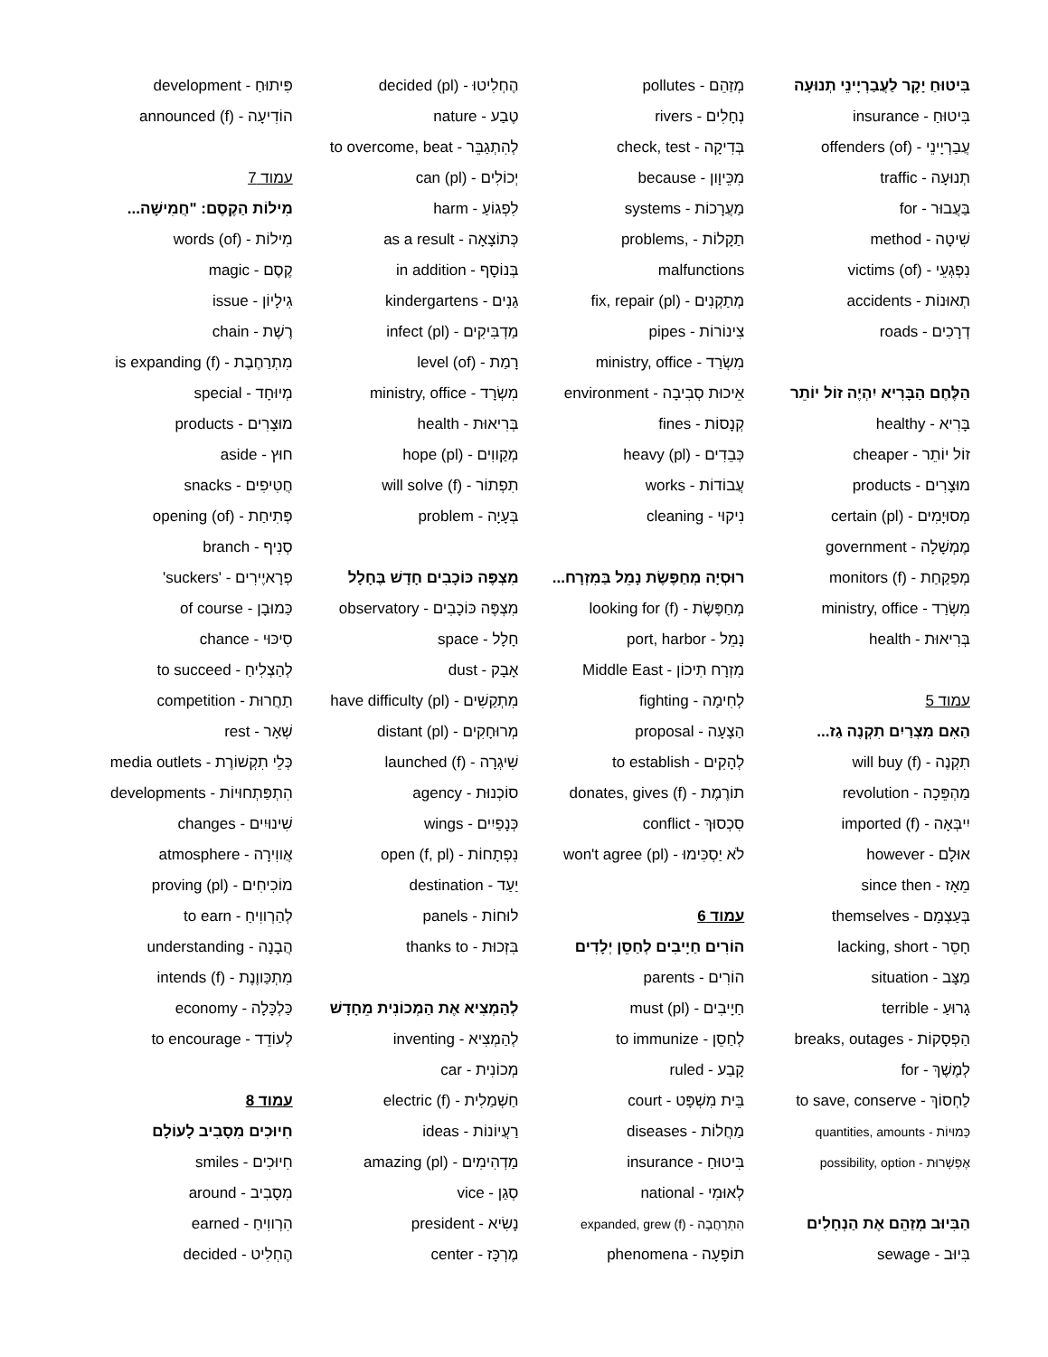בִּיטוּחַ יָקָר לַעֲבַרְיָינֵי תְנוּעָה
בִּיטוּחַ - insurance
עֲבַרְיָינֵי - (of) offenders
תְנוּעָה - traffic
בַּעֲבוּר - for
שִׁיטָה - method
נִפְגְעֵי - (of) victims
תְאוּנוֹת - accidents
דְרָכִים - roads
הַלֶּחֶם הַבָּרִיא יִהְיֶה זוֹל יוֹתֵר
בָּרִיא - healthy
זוֹל יוֹתֵר - cheaper
מוּצָרִים - products
מְסוּיָמִים - (pl) certain
מֶמְשָׁלָה - government
מְפַקַחַת - (f) monitors
מִשְׂרַד - ministry, office
בְּרִיאוּת - health
עמוד 5
הַאִם מִצְרַיִם תִקְנֶה גַז...
תִקְנֶה - (f) will buy
מַהְפֵּכָה - revolution
יִיבְּאָה - (f) imported
אוּלָם - however
מֵאָז - since then
בְּעַצְמָם - themselves
חָסֵר - lacking, short
מַצָּב - situation
גָרוּעַ - terrible
הַפְסָקוֹת - breaks, outages
לְמֶשֶׁךְ - for
לַחְסוֹךְ - to save, conserve
כַּמוּיוֹת - quantities, amounts
אֶפְשָׁרוּת - possibility, option
הַבִּיוּב מְזַהֵם אֶת הַנְחָלִים
בִּיוּב - sewage
מְזַהֵם - pollutes
נְחָלִים - rivers
בְּדִיקָה - check, test
מִכֵּיוָון - because
מַעֲרָכוֹת - systems
תַקָלוֹת - ,problems
malfunctions
מְתַקְנִים - (pl) fix, repair
צִינוֹרוֹת - pipes
מִשְׂרַד - ministry, office
אֵיכוּת סְבִיבָה - environment
קְנָסוֹת - fines
כְּבֵדִים - (pl) heavy
עֲבוֹדוֹת - works
נִיקוּי - cleaning
רוּסְיָה מְחַפֶּשֶׂת נָמֵל בַּמִזְרָח...
מְחַפֶּשֶׂת - (f) looking for
נָמֵל - port, harbor
מִזְרָח תִיכוֹן - Middle East
לְחִימָה - fighting
הַצָעָה - proposal
לְהָקִים - to establish
תוֹרֶמֶת - (f) donates, gives
סִכְסוּךְ - conflict
לֹא יַסְכִּימוּ - (pl) won't agree
עמוד 6
הוֹרִים חַיָיבִים לְחַסֵן יְלָדִים
הוֹרִים - parents
חַיָיבִים - (pl) must
לְחַסֵן - to immunize
קָבַע - ruled
בֵּית מִשְׁפָּט - court
מַחֲלוֹת - diseases
בִּיטוּחַ - insurance
לְאוּמִי - national
הִתְרַחֲבָה - (f) expanded, grew
תוֹפָעָה - phenomena
הֶחְלִיטוּ - (pl) decided
טֶבַע - nature
לְהִתְגַבֵּר - to overcome, beat
יְכוֹלִים - (pl) can
לִפְגוֹעַ - harm
כְּתוֹצָאָה - as a result
בְּנוֹסָף - in addition
גַנִים - kindergartens
מַדְבִּיקִים - (pl) infect
רָמַת - (of) level
מִשְׂרָד - ministry, office
בְּרִיאוּת - health
מְקַווִים - (pl) hope
תִפְתוֹר - (f) will solve
בְּעָיָה - problem
מִצְפֶּה כּוֹכָבִים חָדָשׁ בֶּחָלָל
מִצְפֶּה כּוֹכָבִים - observatory
חָלָל - space
אָבָק - dust
מִתְקַשִׁים - (pl) have difficulty
מְרוּחָקִים - (pl) distant
שִׁיגְרָה - (f) launched
סוֹכְנוּת - agency
כְּנָפַיִים - wings
נִפְתָחוֹת - (f, pl) open
יַעַד - destination
לוּחוֹת - panels
בִּזְכוּת - thanks to
לְהַמְצִיא אֶת הַמְכוֹנִית מֵחָדָשׁ
לְהַמְצִיא - inventing
מְכוֹנִית - car
חַשְׁמַלִית - (f) electric
רַעֲיוֹנוֹת - ideas
מַדְהִימִים - (pl) amazing
סְגַן - vice
נָשִׂיא - president
מֶרְכָּז - center
פִּיתוּחַ - development
הוֹדִיעָה - (f) announced
עמוד 7
מִילוֹת הַקֶסֶם: "חֲמִישָׁה...
מִילוֹת - (of) words
קֶסֶם - magic
גִילָיוֹן - issue
רֶשֶׁת - chain
מִתְרַחֶבֶת - (f) is expanding
מְיוּחָד - special
מוּצָרִים - products
חוּץ - aside
חֲטִיפִים - snacks
פְּתִיחַת - (of) opening
סְנִיף - branch
פְרָאיֶירִים - 'suckers'
כַּמוּבָן - of course
סִיכּוּי - chance
לְהַצְלִיחַ - to succeed
תַחֲרוּת - competition
שְׁאָר - rest
כְּלֵי תִקְשׁוֹרֶת - media outlets
הִתְפַּתְחוּיוֹת - developments
שִׁינוּיִים - changes
אֲווִירָה - atmosphere
מוֹכִיחִים - (pl) proving
לְהַרְווִיחַ - to earn
הֲבָנָה - understanding
מִתְכַּווֶנֶת - (f) intends
כַּלְכָּלָה - economy
לְעוֹדֵד - to encourage
עמוד 8
חִיוּכִים מִסָבִיב לָעוֹלָם
חִיוּכִים - smiles
מִסָבִיב - around
הִרְווִיחַ - earned
הֶחְלִיט - decided